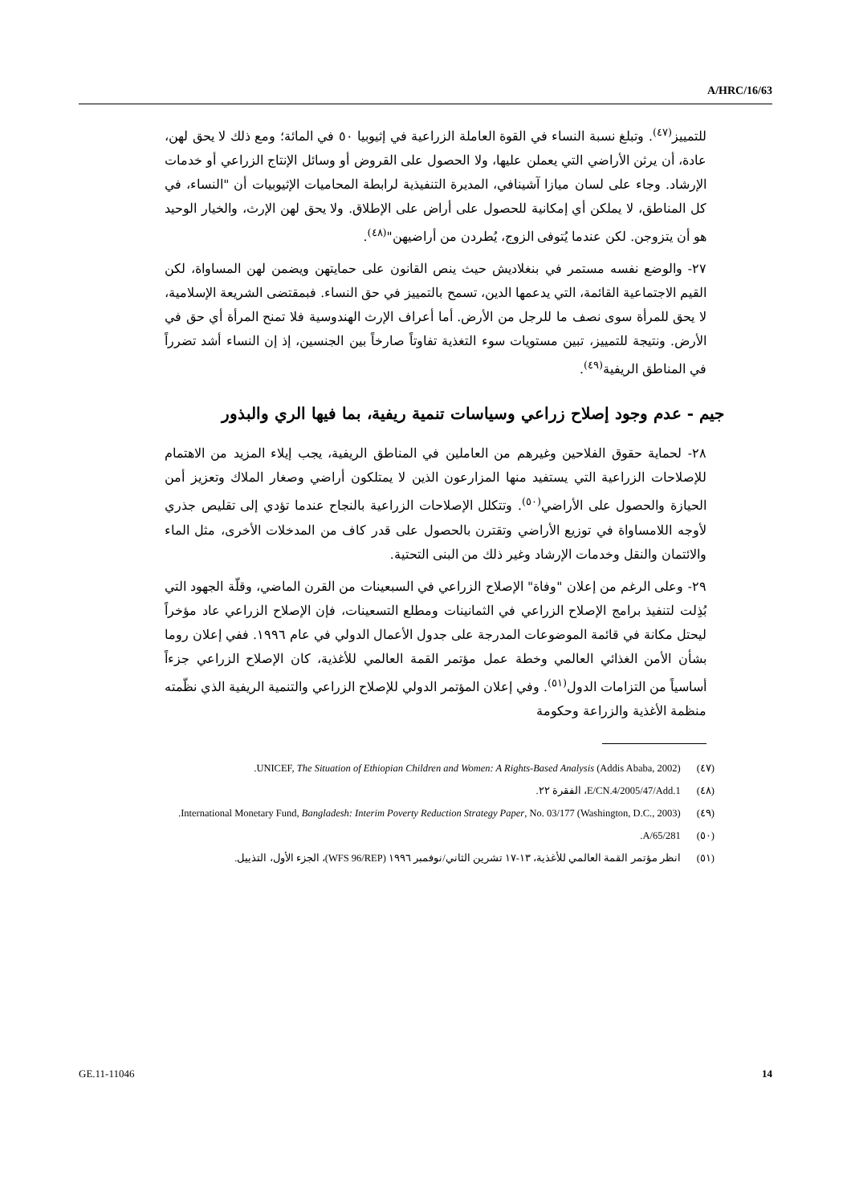A/HRC/16/63
للتمييز<sup>(٤٧)</sup>. وتبلغ نسبة النساء في القوة العاملة الزراعية في إثيوبيا ٥٠ في المائة؛ ومع ذلك لا يحق لهن، عادة، أن يرثن الأراضي التي يعملن عليها، ولا الحصول على القروض أو وسائل الإنتاج الزراعي أو خدمات الإرشاد. وجاء على لسان ميازا آشينافي، المديرة التنفيذية لرابطة المحاميات الإثيوبيات أن "النساء، في كل المناطق، لا يملكن أي إمكانية للحصول على أراض على الإطلاق. ولا يحق لهن الإرث، والخيار الوحيد هو أن يتزوجن. لكن عندما يُتوفى الزوج، يُطردن من أراضيهن"<sup>(٤٨)</sup>.
٢٧- والوضع نفسه مستمر في بنغلاديش حيث ينص القانون على حمايتهن ويضمن لهن المساواة، لكن القيم الاجتماعية القائمة، التي يدعمها الدين، تسمح بالتمييز في حق النساء. فبمقتضى الشريعة الإسلامية، لا يحق للمرأة سوى نصف ما للرجل من الأرض. أما أعراف الإرث الهندوسية فلا تمنح المرأة أي حق في الأرض. ونتيجة للتمييز، تبين مستويات سوء التغذية تفاوتاً صارخاً بين الجنسين، إذ إن النساء أشد تضرراً في المناطق الريفية<sup>(٤٩)</sup>.
جيم - عدم وجود إصلاح زراعي وسياسات تنمية ريفية، بما فيها الري والبذور
٢٨- لحماية حقوق الفلاحين وغيرهم من العاملين في المناطق الريفية، يجب إيلاء المزيد من الاهتمام للإصلاحات الزراعية التي يستفيد منها المزارعون الذين لا يمتلكون أراضي وصغار الملاك وتعزيز أمن الحيازة والحصول على الأراضي<sup>(٥٠)</sup>. وتتكلل الإصلاحات الزراعية بالنجاح عندما تؤدي إلى تقليص جذري لأوجه اللامساواة في توزيع الأراضي وتقترن بالحصول على قدر كاف من المدخلات الأخرى، مثل الماء والائتمان والنقل وخدمات الإرشاد وغير ذلك من البنى التحتية.
٢٩- وعلى الرغم من إعلان "وفاة" الإصلاح الزراعي في السبعينات من القرن الماضي، وقلّة الجهود التي بُذِلت لتنفيذ برامج الإصلاح الزراعي في الثمانينات ومطلع التسعينات، فإن الإصلاح الزراعي عاد مؤخراً ليحتل مكانة في قائمة الموضوعات المدرجة على جدول الأعمال الدولي في عام ١٩٩٦. ففي إعلان روما بشأن الأمن الغذائي العالمي وخطة عمل مؤتمر القمة العالمي للأغذية، كان الإصلاح الزراعي جزءاً أساسياً من التزامات الدول<sup>(٥١)</sup>. وفي إعلان المؤتمر الدولي للإصلاح الزراعي والتنمية الريفية الذي نظّمته منظمة الأغذية والزراعة وحكومة
(٤٧) UNICEF, The Situation of Ethiopian Children and Women: A Rights-Based Analysis (Addis Ababa, 2002).
(٤٨) E/CN.4/2005/47/Add.1، الفقرة ٢٢.
(٤٩) International Monetary Fund, Bangladesh: Interim Poverty Reduction Strategy Paper, No. 03/177 (Washington, D.C., 2003).
(٥٠) A/65/281.
(٥١) انظر مؤتمر القمة العالمي للأغذية، ١٣-١٧ تشرين الثاني/نوفمبر ١٩٩٦ (WFS 96/REP)، الجزء الأول، التذييل.
GE.11-11046 14